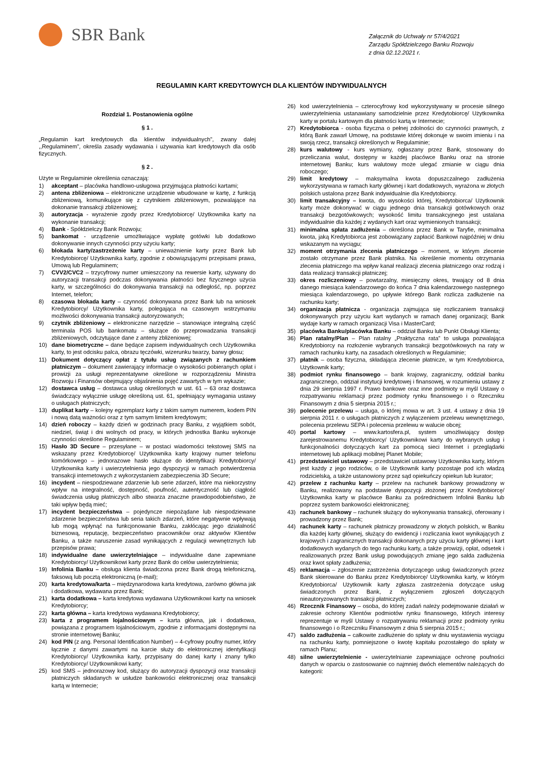SBR Bank
Załącznik do Uchwały nr 57/4/2021
Zarządu Spółdzielczego Banku Rozwoju
z dnia 02.12.2021 r.
REGULAMIN KART KREDYTOWYCH DLA KLIENTÓW INDYWIDUALNYCH
Rozdział 1. Postanowienia ogólne
§ 1 .
„Regulamin kart kredytowych dla klientów indywidualnych”, zwany dalej ,,Regulaminem”, określa zasady wydawania i używania kart kredytowych dla osób fizycznych.
§ 2 .
Użyte w Regulaminie określenia oznaczają:
1) akceptant – placówka handlowo-usługowa przyjmująca płatności kartami;
2) antena zbliżeniowa – elektroniczne urządzenie wbudowane w kartę, z funkcją zbliżeniową, komunikujące się z czytnikiem zbliżeniowym, pozwalające na dokonanie transakcji zbliżeniowej;
3) autoryzacja - wyrażenie zgody przez Kredytobiorcę/ Użytkownika karty na wykonanie transakcji;
4) Bank - Spółdzielczy Bank Rozwoju;
5) bankomat - urządzenie umożliwiające wypłatę gotówki lub dodatkowo dokonywanie innych czynności przy użyciu karty;
6) blokada karty/zastrzeżenie karty – unieważnienie karty przez Bank lub Kredytobiorcę/ Użytkownika karty, zgodnie z obowiązującymi przepisami prawa, Umową lub Regulaminem;
7) CVV2/CVC2 – trzycyfrowy numer umieszczony na rewersie karty, używany do autoryzacji transakcji podczas dokonywania płatności bez fizycznego użycia karty, w szczególności do dokonywania transakcji na odległość, np. poprzez Internet, telefon;
8) czasowa blokada karty – czynność dokonywana przez Bank lub na wniosek Kredytobiorcy/ Użytkownika karty, polegająca na czasowym wstrzymaniu możliwości dokonywania transakcji autoryzowanych;
9) czytnik zbliżeniowy – elektroniczne narzędzie – stanowiące integralną część terminala POS lub bankomatu – służące do przeprowadzania transakcji zbliżeniowych, odczytujące dane z anteny zbliżeniowej;
10) dane biometryczne – dane będące zapisem indywidualnych cech Użytkownika karty, to jest odcisku palca, obrazu tęczówki, wizerunku twarzy, barwy głosu;
11) Dokument dotyczący opłat z tytułu usług związanych z rachunkiem płatniczym – dokument zawierający informacje o wysokości pobieranych opłat i prowizji za usługi reprezentatywne określone w rozporządzeniu Ministra Rozwoju i Finansów obejmujący objaśnienia pojęć zawartych w tym wykazie;
12) dostawca usług – dostawca usług określonych w ust. 61 – 63 oraz dostawca świadczący wyłącznie usługę określoną ust. 61, spełniający wymagania ustawy o usługach płatniczych;
13) duplikat karty – kolejny egzemplarz karty z takim samym numerem, kodem PIN i nową datą ważności oraz z tym samym limitem kredytowym;
14) dzień roboczy – każdy dzień w godzinach pracy Banku, z wyjątkiem sobót, niedziel, świąt i dni wolnych od pracy, w których jednostka Banku wykonuje czynności określone Regulaminem;
15) Hasło 3D Secure – przesyłane – w postaci wiadomości tekstowej SMS na wskazany przez Kredytobiorcę/ Użytkownika karty krajowy numer telefonu komórkowego – jednorazowe hasło służące do identyfikacji Kredytobiorcy/ Użytkownika karty i uwierzytelnienia jego dyspozycji w ramach potwierdzenia transakcji internetowych z wykorzystaniem zabezpieczenia 3D Secure;
16) incydent – niespodziewane zdarzenie lub serie zdarzeń, które ma niekorzystny wpływ na integralność, dostępność, poufność, autentyczność lub ciągłość świadczenia usług płatniczych albo stwarza znaczne prawdopodobieństwo, że taki wpływ będą mieć;
17) incydent bezpieczeństwa – pojedyncze niepożądane lub niespodziewane zdarzenie bezpieczeństwa lub seria takich zdarzeń, które negatywnie wpływają lub mogą wpłynąć na funkcjonowanie Banku, zakłócając jego działalność biznesową, reputację, bezpieczeństwo pracowników oraz aktywów Klientów Banku, a także naruszenie zasad wynikających z regulacji wewnętrznych lub przepisów prawa;
18) indywidualne dane uwierzytelniające – indywidualne dane zapewniane Kredytobiorcy/ Użytkownikowi karty przez Bank do celów uwierzytelnienia;
19) Infolinia Banku – obsługa klienta świadczona przez Bank drogą telefoniczną, faksową lub pocztą elektroniczną (e-mail);
20) karta kredytowa/karta – międzynarodowa karta kredytowa, zarówno główna jak i dodatkowa, wydawana przez Bank;
21) karta dodatkowa – karta kredytowa wydawana Użytkownikowi karty na wniosek Kredytobiorcy;
22) karta główna – karta kredytowa wydawana Kredytobiorcy;
23) karta z programem lojalnościowym – karta główna, jak i dodatkowa, powiązana z programem lojalnościowym, zgodnie z informacjami dostępnymi na stronie internetowej Banku;
24) kod PIN (z ang. Personal Identification Number) – 4-cyfrowy poufny numer, który łącznie z danymi zawartymi na karcie służy do elektronicznej identyfikacji Kredytobiorcy/ Użytkownika karty, przypisany do danej karty i znany tylko Kredytobiorcy/ Użytkownikowi karty;
25) kod SMS – jednorazowy kod, służący do autoryzacji dyspozycji oraz transakcji płatniczych składanych w usłudze bankowości elektronicznej oraz transakcji kartą w Internecie;
26) kod uwierzytelnienia – czterocyfrowy kod wykorzystywany w procesie silnego uwierzytelnienia ustanawiany samodzielnie przez Kredytobiorcę/ Użytkownika karty w portalu kartowym dla płatności kartą w Internecie;
27) Kredytobiorca - osoba fizyczna o pełnej zdolności do czynności prawnych, z którą Bank zawarł Umowę, na podstawie której dokonuje w swoim imieniu i na swoją rzecz, transakcji określonych w Regulaminie;
28) kurs walutowy - kurs wymiany, ogłaszany przez Bank, stosowany do przeliczania walut, dostępny w każdej placówce Banku oraz na stronie internetowej Banku; kurs walutowy może ulegać zmianie w ciągu dnia roboczego;
29) limit kredytowy – maksymalna kwota dopuszczalnego zadłużenia wykorzystywana w ramach karty głównej i kart dodatkowych, wyrażona w złotych polskich ustalona przez Bank indywidualnie dla Kredytobiorcy.
30) limit transakcyjny – kwota, do wysokości której, Kredytobiorca/ Użytkownik karty może dokonywać w ciągu jednego dnia transakcji gotówkowych oraz transakcji bezgotówkowych; wysokość limitu transakcyjnego jest ustalana indywidualnie dla każdej z wydanych kart oraz wymienionych transakcji;
31) minimalna spłata zadłużenia – określona przez Bank w Taryfie, minimalna kwota, jaką Kredytobiorca jest zobowiązany zapłacić Bankowi najpóźniej w dniu wskazanym na wyciągu;
32) moment otrzymania zlecenia płatniczego – moment, w którym zlecenie zostało otrzymane przez Bank płatnika. Na określenie momentu otrzymania zlecenia płatniczego ma wpływ kanał realizacji zlecenia płatniczego oraz rodzaj i data realizacji transakcji płatniczej;
33) okres rozliczeniowy – powtarzalny, miesięczny okres, trwający od 8 dnia danego miesiąca kalendarzowego do końca 7 dnia kalendarzowego następnego miesiąca kalendarzowego, po upływie którego Bank rozlicza zadłużenie na rachunku karty;
34) organizacja płatnicza - organizacja zajmująca się rozliczaniem transakcji dokonywanych przy użyciu kart wydanych w ramach danej organizacji; Bank wydaje karty w ramach organizacji Visa i MasterCard;
35) placówka Banku/placówka Banku – oddział Banku lub Punkt Obsługi Klienta;
36) Plan ratalny/Plan – Plan ratalny „Praktyczna rata” to usługa pozwalająca Kredytobiorcy na rozłożenie wybranych transakcji bezgotówkowych na raty w ramach rachunku karty, na zasadach określonych w Regulaminie;
37) płatnik – osoba fizyczna, składająca zlecenie płatnicze, w tym Kredytobiorca, Użytkownik karty;
38) podmiot rynku finansowego – bank krajowy, zagraniczny, oddział banku zagranicznego, oddział instytucji kredytowej i finansowej, w rozumieniu ustawy z dnia 29 sierpnia 1997 r. Prawo bankowe oraz inne podmioty w myśl Ustawy o rozpatrywaniu reklamacji przez podmioty rynku finansowego i o Rzeczniku Finansowym z dnia 5 sierpnia 2015 r.;
39) polecenie przelewu – usługa, o której mowa w art. 3 ust. 4 ustawy z dnia 19 sierpnia 2011 r. o usługach płatniczych z wyłączeniem przelewu wewnętrznego, polecenia przelewu SEPA i polecenia przelewu w walucie obcej;
40) portal kartowy – www.kartosfera.pl, system umożliwiający dostęp zarejestrowanemu Kredytobiorcy/ Użytkownikowi karty do wybranych usług i funkcjonalności dotyczących kart za pomocą sieci Internet i przeglądarki internetowej lub aplikacji mobilnej Planet Mobile;
41) przedstawiciel ustawowy – przedstawiciel ustawowy Użytkownika karty, którym jest każdy z jego rodziców, o ile Użytkownik karty pozostaje pod ich władzą rodzicielską, a także ustanowiony przez sąd opiekuńczy opiekun lub kurator;
42) przelew z rachunku karty – przelew na rachunek bankowy prowadzony w Banku, realizowany na podstawie dyspozycji złożonej przez Kredytobiorcę/ Użytkownika karty w placówce Banku za pośrednictwem Infolinii Banku lub poprzez system bankowości elektronicznej;
43) rachunek bankowy – rachunek służący do wykonywania transakcji, oferowany i prowadzony przez Bank;
44) rachunek karty – rachunek płatniczy prowadzony w złotych polskich, w Banku dla każdej karty głównej, służący do ewidencji i rozliczania kwot wynikających z krajowych i zagranicznych transakcji dokonanych przy użyciu karty głównej i kart dodatkowych wydanych do tego rachunku karty, a także prowizji, opłat, odsetek i realizowanych przez Bank usług powodujących zmianę jego salda zadłużenia oraz kwot spłaty zadłużenia;
45) reklamacja – zgłoszenie zastrzeżenia dotyczącego usług świadczonych przez Bank skierowane do Banku przez Kredytobiorcę/ Użytkownika karty, w którym Kredytobiorca/ Użytkownik karty zgłasza zastrzeżenia dotyczące usług świadczonych przez Bank, z wyłączeniem zgłoszeń dotyczących nieautoryzowanych transakcji płatniczych;
46) Rzecznik Finansowy – osoba, do której zadań należy podejmowanie działań w zakresie ochrony Klientów podmiotów rynku finansowego, których interesy reprezentuje w myśl Ustawy o rozpatrywaniu reklamacji przez podmioty rynku finansowego i o Rzeczniku Finansowym z dnia 5 sierpnia 2015 r.;
47) saldo zadłużenia – całkowite zadłużenie do spłaty w dniu wystawienia wyciągu na rachunku karty, pomniejszone o kwotę kapitału pozostałego do spłaty w ramach Planu;
48) silne uwierzytelnienie - uwierzytelnianie zapewniające ochronę poufności danych w oparciu o zastosowanie co najmniej dwóch elementów należących do kategorii: